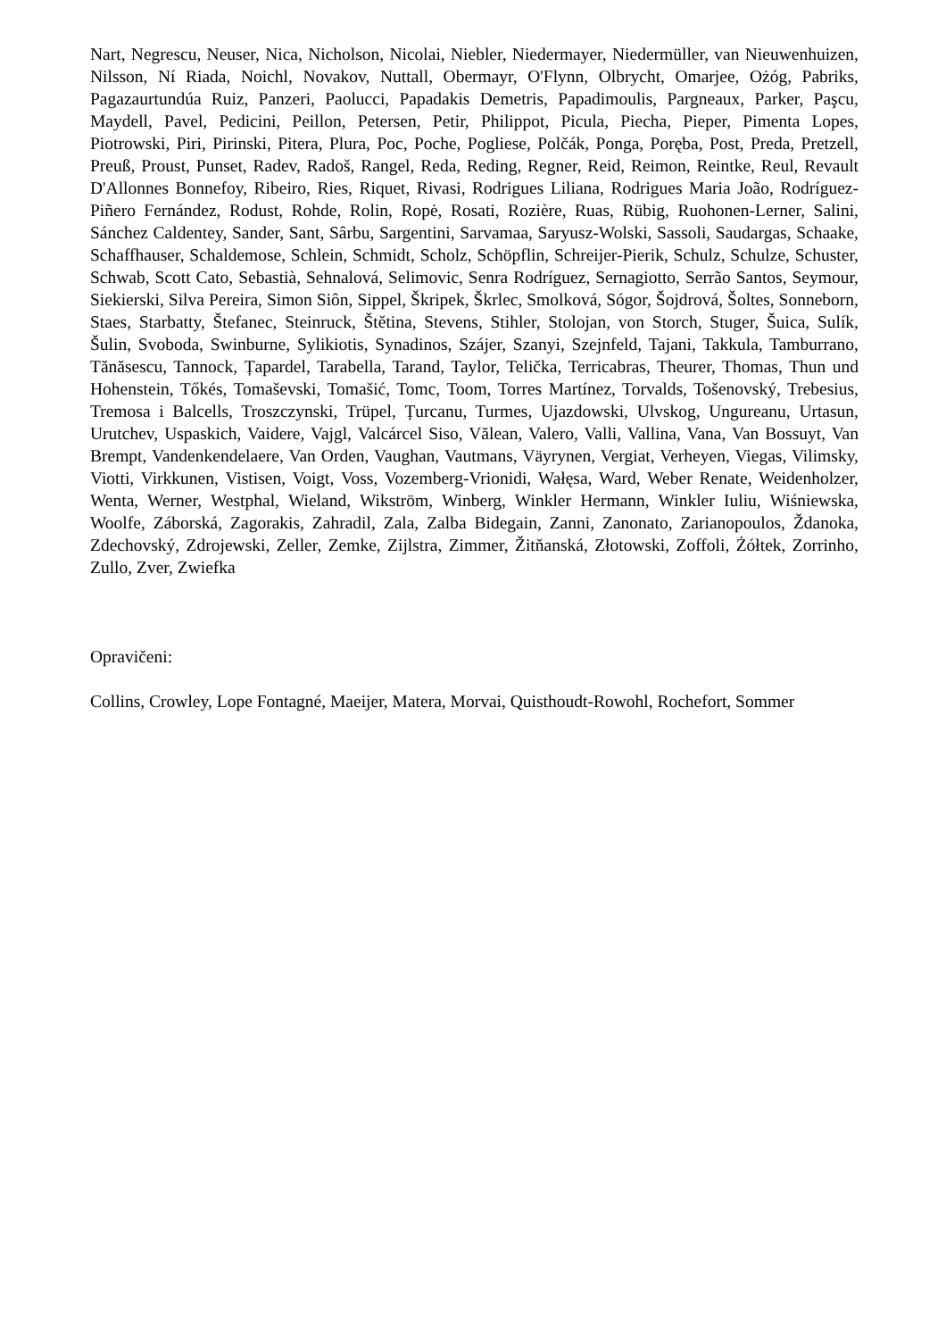Nart, Negrescu, Neuser, Nica, Nicholson, Nicolai, Niebler, Niedermayer, Niedermüller, van Nieuwenhuizen, Nilsson, Ní Riada, Noichl, Novakov, Nuttall, Obermayr, O'Flynn, Olbrycht, Omarjee, Ożóg, Pabriks, Pagazaurtundúa Ruiz, Panzeri, Paolucci, Papadakis Demetris, Papadimoulis, Pargneaux, Parker, Paşcu, Maydell, Pavel, Pedicini, Peillon, Petersen, Petir, Philippot, Picula, Piecha, Pieper, Pimenta Lopes, Piotrowski, Piri, Pirinski, Pitera, Plura, Poc, Poche, Pogliese, Polčák, Ponga, Poręba, Post, Preda, Pretzell, Preuß, Proust, Punset, Radev, Radoš, Rangel, Reda, Reding, Regner, Reid, Reimon, Reintke, Reul, Revault D'Allonnes Bonnefoy, Ribeiro, Ries, Riquet, Rivasi, Rodrigues Liliana, Rodrigues Maria João, Rodríguez-Piñero Fernández, Rodust, Rohde, Rolin, Ropė, Rosati, Rozière, Ruas, Rübig, Ruohonen-Lerner, Salini, Sánchez Caldentey, Sander, Sant, Sârbu, Sargentini, Sarvamaa, Saryusz-Wolski, Sassoli, Saudargas, Schaake, Schaffhauser, Schaldemose, Schlein, Schmidt, Scholz, Schöpflin, Schreijer-Pierik, Schulz, Schulze, Schuster, Schwab, Scott Cato, Sebastià, Sehnalová, Selimovic, Senra Rodríguez, Sernagiotto, Serrão Santos, Seymour, Siekierski, Silva Pereira, Simon Siôn, Sippel, Škripek, Škrlec, Smolková, Sógor, Šojdrová, Šoltes, Sonneborn, Staes, Starbatty, Štefanec, Steinruck, Štětina, Stevens, Stihler, Stolojan, von Storch, Stuger, Šuica, Sulík, Šulin, Svoboda, Swinburne, Sylikiotis, Synadinos, Szájer, Szanyi, Szejnfeld, Tajani, Takkula, Tamburrano, Tănăsescu, Tannock, Țapardel, Tarabella, Tarand, Taylor, Telička, Terricabras, Theurer, Thomas, Thun und Hohenstein, Tőkés, Tomaševski, Tomašić, Tomc, Toom, Torres Martínez, Torvalds, Tošenovský, Trebesius, Tremosa i Balcells, Troszczynski, Trüpel, Țurcanu, Turmes, Ujazdowski, Ulvskog, Ungureanu, Urtasun, Urutchev, Uspaskich, Vaidere, Vajgl, Valcárcel Siso, Vălean, Valero, Valli, Vallina, Vana, Van Bossuyt, Van Brempt, Vandenkendelaere, Van Orden, Vaughan, Vautmans, Väyrynen, Vergiat, Verheyen, Viegas, Vilimsky, Viotti, Virkkunen, Vistisen, Voigt, Voss, Vozemberg-Vrionidi, Wałęsa, Ward, Weber Renate, Weidenholzer, Wenta, Werner, Westphal, Wieland, Wikström, Winberg, Winkler Hermann, Winkler Iuliu, Wiśniewska, Woolfe, Záborská, Zagorakis, Zahradil, Zala, Zalba Bidegain, Zanni, Zanonato, Zarianopoulos, Ždanoka, Zdechovský, Zdrojewski, Zeller, Zemke, Zijlstra, Zimmer, Žitňanská, Złotowski, Zoffoli, Żółtek, Zorrinho, Zullo, Zver, Zwiefka
Opravičeni:
Collins, Crowley, Lope Fontagné, Maeijer, Matera, Morvai, Quisthoudt-Rowohl, Rochefort, Sommer